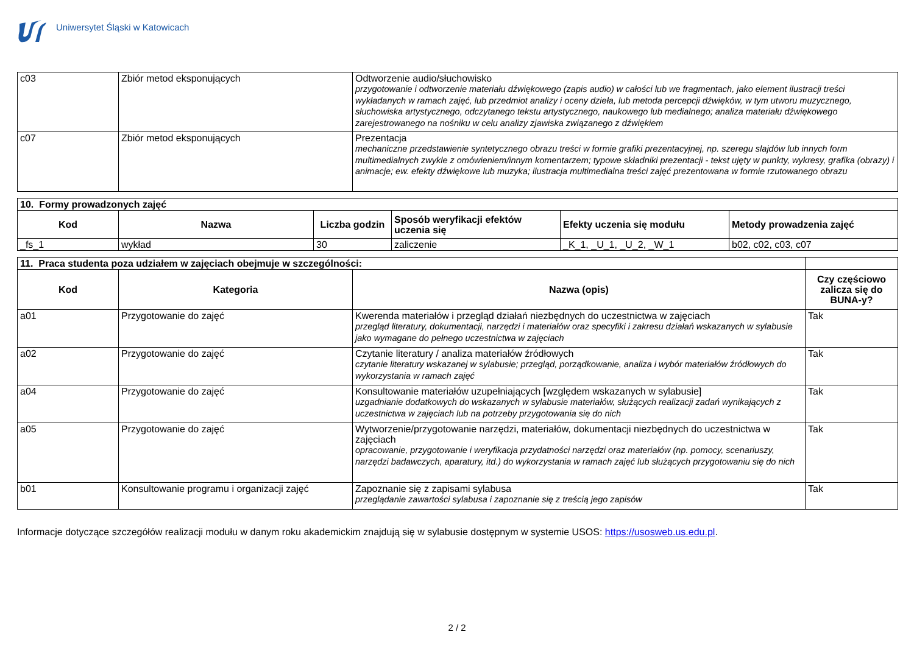Uniwersytet Śląski w Katowicach
| c03 | Zbiór metod eksponujących | Odtworzenie audio/słuchowisko przygotowanie i odtworzenie materiału dźwiękowego (zapis audio) w całości lub we fragmentach, jako element ilustracji treści wykładanych w ramach zajęć, lub przedmiot analizy i oceny dzieła, lub metoda percepcji dźwięków, w tym utworu muzycznego, słuchowiska artystycznego, odczytanego tekstu artystycznego, naukowego lub medialnego; analiza materiału dźwiękowego zarejestrowanego na nośniku w celu analizy zjawiska związanego z dźwiękiem |
| c07 | Zbiór metod eksponujących | Prezentacja mechaniczne przedstawienie syntetycznego obrazu treści w formie grafiki prezentacyjnej, np. szeregu slajdów lub innych form multimedialnych zwykle z omówieniem/innym komentarzem; typowe składniki prezentacji - tekst ujęty w punkty, wykresy, grafika (obrazy) i animacje; ew. efekty dźwiękowe lub muzyka; ilustracja multimedialna treści zajęć prezentowana w formie rzutowanego obrazu |
| 10. Formy prowadzonych zajęć | | | | | |
| --- | --- | --- | --- | --- | --- |
| Kod | Nazwa | Liczba godzin | Sposób weryfikacji efektów uczenia się | Efekty uczenia się modułu | Metody prowadzenia zajęć |
| _fs_1 | wykład | 30 | zaliczenie | _K_1, _U_1, _U_2, _W_1 | b02, c02, c03, c07 |
| 11. Praca studenta poza udziałem w zajęciach obejmuje w szczególności: | | | |
| --- | --- | --- | --- |
| Kod | Kategoria | Nazwa (opis) | Czy częściowo zalicza się do BUNA-y? |
| a01 | Przygotowanie do zajęć | Kwerenda materiałów i przegląd działań niezbędnych do uczestnictwa w zajęciach przegląd literatury, dokumentacji, narzędzi i materiałów oraz specyfiki i zakresu działań wskazanych w sylabusie jako wymagane do pełnego uczestnictwa w zajęciach | Tak |
| a02 | Przygotowanie do zajęć | Czytanie literatury / analiza materiałów źródłowych czytanie literatury wskazanej w sylabusie; przegląd, porządkowanie, analiza i wybór materiałów źródłowych do wykorzystania w ramach zajęć | Tak |
| a04 | Przygotowanie do zajęć | Konsultowanie materiałów uzupełniających [względem wskazanych w sylabusie] uzgadnianie dodatkowych do wskazanych w sylabusie materiałów, służących realizacji zadań wynikających z uczestnictwa w zajęciach lub na potrzeby przygotowania się do nich | Tak |
| a05 | Przygotowanie do zajęć | Wytworzenie/przygotowanie narzędzi, materiałów, dokumentacji niezbędnych do uczestnictwa w zajęciach opracowanie, przygotowanie i weryfikacja przydatności narzędzi oraz materiałów (np. pomocy, scenariuszy, narzędzi badawczych, aparatury, itd.) do wykorzystania w ramach zajęć lub służących przygotowaniu się do nich | Tak |
| b01 | Konsultowanie programu i organizacji zajęć | Zapoznanie się z zapisami sylabusa przeglądanie zawartości sylabusa i zapoznanie się z treścią jego zapisów | Tak |
Informacje dotyczące szczegółów realizacji modułu w danym roku akademickim znajdują się w sylabusie dostępnym w systemie USOS: https://usosweb.us.edu.pl.
2 / 2